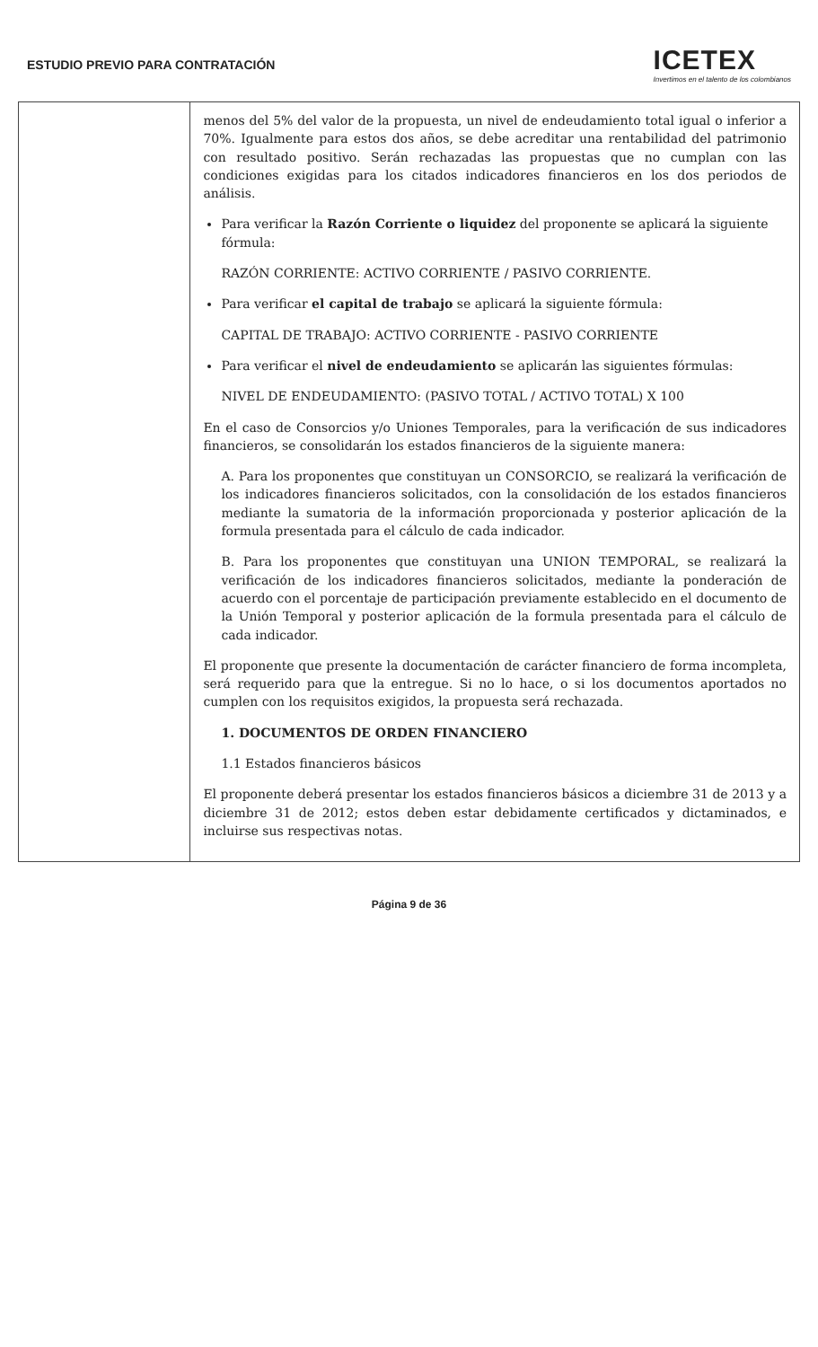ESTUDIO PREVIO PARA CONTRATACIÓN
ICETEX
Invertimos en el talento de los colombianos
| | menos del 5% del valor de la propuesta, un nivel de endeudamiento total igual o inferior a 70%. Igualmente para estos dos años, se debe acreditar una rentabilidad del patrimonio con resultado positivo. Serán rechazadas las propuestas que no cumplan con las condiciones exigidas para los citados indicadores financieros en los dos periodos de análisis. Para verificar la Razón Corriente o liquidez del proponente se aplicará la siguiente fórmula: RAZÓN CORRIENTE: ACTIVO CORRIENTE / PASIVO CORRIENTE. Para verificar el capital de trabajo se aplicará la siguiente fórmula: CAPITAL DE TRABAJO: ACTIVO CORRIENTE - PASIVO CORRIENTE Para verificar el nivel de endeudamiento se aplicarán las siguientes fórmulas: NIVEL DE ENDEUDAMIENTO: (PASIVO TOTAL / ACTIVO TOTAL) X 100 En el caso de Consorcios y/o Uniones Temporales, para la verificación de sus indicadores financieros, se consolidarán los estados financieros de la siguiente manera: A. Para los proponentes que constituyan un CONSORCIO, se realizará la verificación de los indicadores financieros solicitados, con la consolidación de los estados financieros mediante la sumatoria de la información proporcionada y posterior aplicación de la formula presentada para el cálculo de cada indicador. B. Para los proponentes que constituyan una UNION TEMPORAL, se realizará la verificación de los indicadores financieros solicitados, mediante la ponderación de acuerdo con el porcentaje de participación previamente establecido en el documento de la Unión Temporal y posterior aplicación de la formula presentada para el cálculo de cada indicador. El proponente que presente la documentación de carácter financiero de forma incompleta, será requerido para que la entregue. Si no lo hace, o si los documentos aportados no cumplen con los requisitos exigidos, la propuesta será rechazada. 1. DOCUMENTOS DE ORDEN FINANCIERO 1.1 Estados financieros básicos El proponente deberá presentar los estados financieros básicos a diciembre 31 de 2013 y a diciembre 31 de 2012; estos deben estar debidamente certificados y dictaminados, e incluirse sus respectivas notas. |
Página 9 de 36